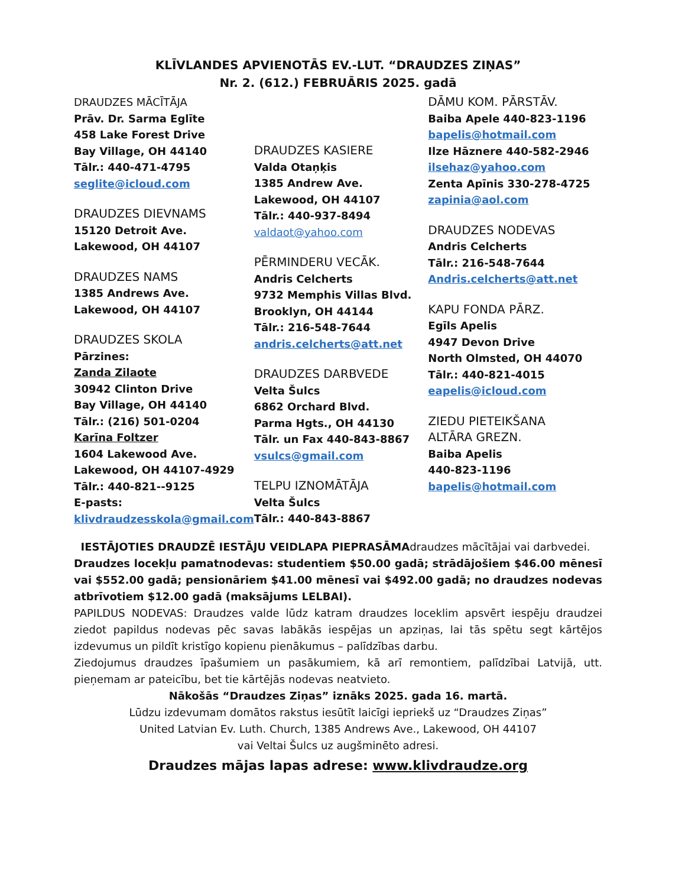KLĪVLANDES APVIENOTĀS EV.-LUT. “DRAUDZES ZIŅAS”
Nr. 2. (612.) FEBRUĀRIS 2025. gadā
DRAUDZES MĀCĪTĀJA
Prāv. Dr. Sarma Eglīte
458 Lake Forest Drive
Bay Village, OH 44140
Tālr.: 440-471-4795
seglite@icloud.com
DRAUDZES DIEVNAMS
15120 Detroit Ave.
Lakewood, OH 44107
DRAUDZES NAMS
1385 Andrews Ave.
Lakewood, OH 44107
DRAUDZES SKOLA
Pārzines:
Zanda Zilaote
30942 Clinton Drive
Bay Village, OH 44140
Tālr.: (216) 501-0204
Karīna Foltzer
1604 Lakewood Ave.
Lakewood, OH 44107-4929
Tālr.: 440-821--9125
E-pasts:
klivdraudzesskola@gmail.com
DRAUDZES KASIERE
Valda Otaņķis
1385 Andrew Ave.
Lakewood, OH 44107
Tālr.: 440-937-8494
valdaot@yahoo.com
PĒRMINDERU VECĀK.
Andris Celcherts
9732 Memphis Villas Blvd.
Brooklyn, OH 44144
Tālr.: 216-548-7644
andris.celcherts@att.net
DRAUDZES DARBVEDE
Velta Šulcs
6862 Orchard Blvd.
Parma Hgts., OH 44130
Tālr. un Fax 440-843-8867
vsulcs@gmail.com
TELPU IZNOMĀTĀJA
Velta Šulcs
Tālr.: 440-843-8867
DĀMU KOM. PĀRSTĀV.
Baiba Apele 440-823-1196
bapelis@hotmail.com
Ilze Hāznere 440-582-2946
ilsehaz@yahoo.com
Zenta Apīnis 330-278-4725
zapinia@aol.com
DRAUDZES NODEVAS
Andris Celcherts
Tālr.: 216-548-7644
Andris.celcherts@att.net
KAPU FONDA PĀRZ.
Egīls Apelis
4947 Devon Drive
North Olmsted, OH 44070
Tālr.: 440-821-4015
eapelis@icloud.com
ZIEDU PIETEIKŠANA
ALTĀRA GREZN.
Baiba Apelis
440-823-1196
bapelis@hotmail.com
IESTĀJOTIES DRAUDZĒ IESTĀJU VEIDLAPA PIEPRASĀMAdraudzes mācītājai vai darbvedei.
Draudzes locekļu pamatnodevas: studentiem $50.00 gadā; strādājošiem $46.00 mēnesī vai $552.00 gadā; pensionāriem $41.00 mēnesī vai $492.00 gadā; no draudzes nodevas atbrīvotiem $12.00 gadā (maksājums LELBAI).
PAPILDUS NODEVAS: Draudzes valde lūdz katram draudzes loceklim apsvērt iespēju draudzei ziedot papildus nodevas pēc savas labākās iespējas un apziņas, lai tās spētu segt kārtējos izdevumus un pildīt kristīgo kopienu pienākumus – palīdzības darbu.
Ziedojumus draudzes īpašumiem un pasākumiem, kā arī remontiem, palīdzībai Latvijā, utt. pieņemam ar pateicību, bet tie kārtējās nodevas neatvieto.
Nākošās “Draudzes Ziņas” iznāks 2025. gada 16. martā.
Lūdzu izdevumam domātos rakstus iesūtīt laicīgi iepriekš uz “Draudzes Ziņas”
United Latvian Ev. Luth. Church, 1385 Andrews Ave., Lakewood, OH 44107
vai Veltai Šulcs uz augšminēto adresi.
Draudzes mājas lapas adrese: www.klivdraudze.org